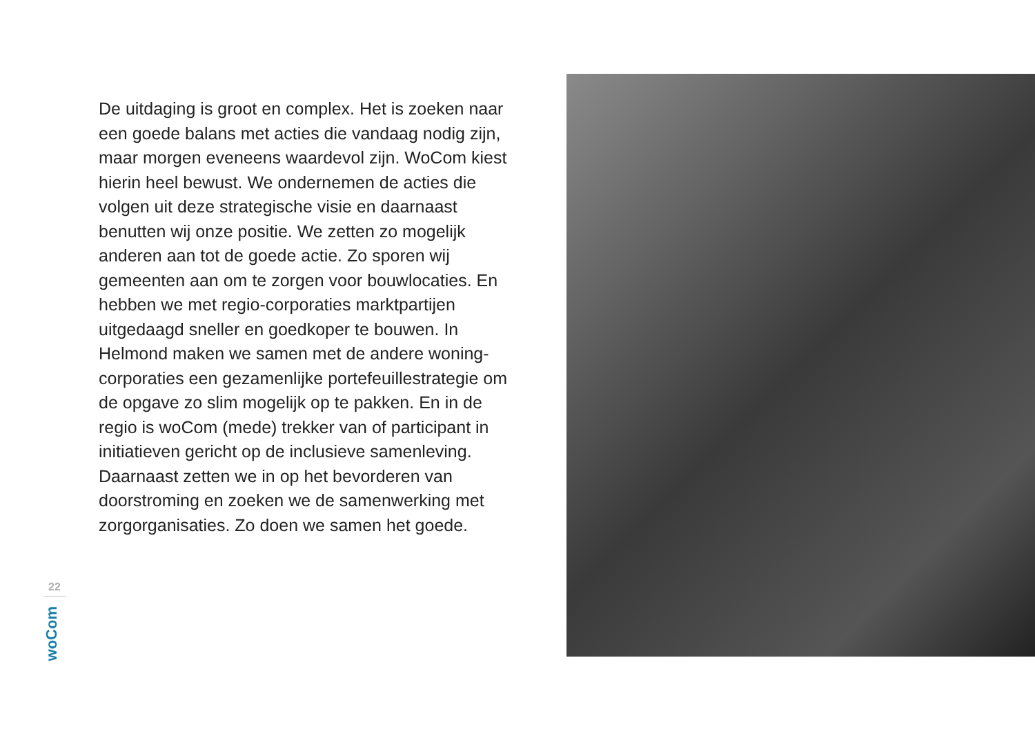De uitdaging is groot en complex. Het is zoeken naar een goede balans met acties die vandaag nodig zijn, maar morgen eveneens waardevol zijn. WoCom kiest hierin heel bewust. We ondernemen de acties die volgen uit deze strategische visie en daarnaast benutten wij onze positie. We zetten zo mogelijk anderen aan tot de goede actie. Zo sporen wij gemeenten aan om te zorgen voor bouwlocaties. En hebben we met regio-corporaties marktpartijen uitgedaagd sneller en goedkoper te bouwen. In Helmond maken we samen met de andere woning-corporaties een gezamenlijke portefeuillestrategie om de opgave zo slim mogelijk op te pakken. En in de regio is woCom (mede) trekker van of participant in initiatieven gericht op de inclusieve samenleving. Daarnaast zetten we in op het bevorderen van doorstroming en zoeken we de samenwerking met zorgorganisaties. Zo doen we samen het goede.
22
woCom